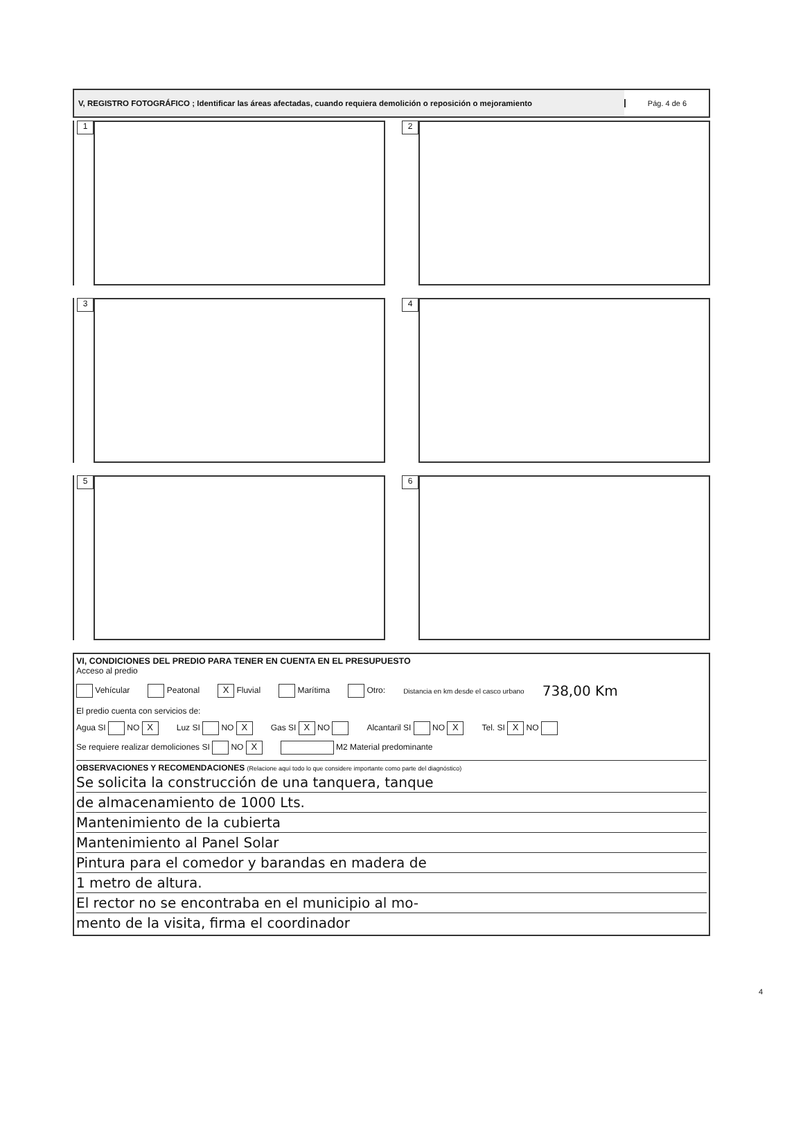V, REGISTRO FOTOGRÁFICO ; Identificar las áreas afectadas, cuando requiera demolición o reposición o mejoramiento
Pág. 4 de 6
1 2
3 4
5 6
VI, CONDICIONES DEL PREDIO PARA TENER EN CUENTA EN EL PRESUPUESTO
Acceso al predio
Vehícular Peatonal X Fluvial Marítima Otro: Distancia en km desde el casco urbano 738,00 Km
El predio cuenta con servicios de:
Agua SI NO X Luz SI NO X Gas SI X NO Alcantaril SI NO X Tel. SI X NO
Se requiere realizar demoliciones SI NO X M2 Material predominante
OBSERVACIONES Y RECOMENDACIONES (Relacione aquí todo lo que considere importante como parte del diagnóstico)
Se solicita la construcción de una tanquera, tanque
de almacenamiento de 1000 Lts.
Mantenimiento de la cubierta
Mantenimiento al Panel Solar
Pintura para el comedor y barandas en madera de
1 metro de altura.
El rector no se encontraba en el municipio al mo-
mento de la visita, firma el coordinador
4